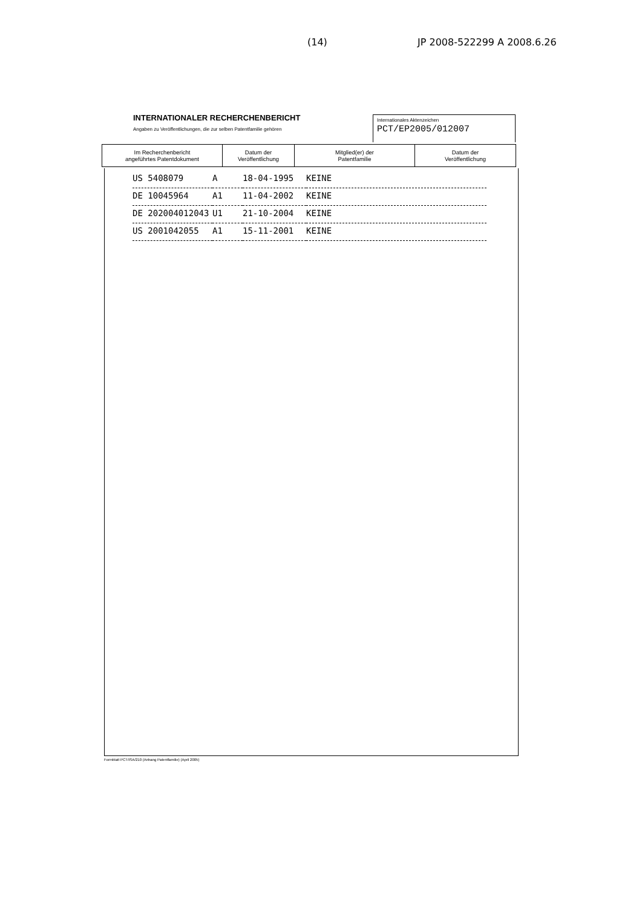(14) JP 2008-522299 A 2008.6.26
INTERNATIONALER RECHERCHENBERICHT
Angaben zu Veröffentlichungen, die zur selben Patentfamilie gehören
Internationales Aktenzeichen
PCT/EP2005/012007
| Im Recherchenbericht angeführtes Patentdokument | Datum der Veröffentlichung | Mitglied(er) der Patentfamilie | Datum der Veröffentlichung |
| --- | --- | --- | --- |
| US 5408079 | A | 18-04-1995 | KEINE |
| DE 10045964 | A1 | 11-04-2002 | KEINE |
| DE 202004012043 | U1 | 21-10-2004 | KEINE |
| US 2001042055 | A1 | 15-11-2001 | KEINE |
Formblatt PCT/ISA/210 (Anhang Patentfamilie) (April 2005)